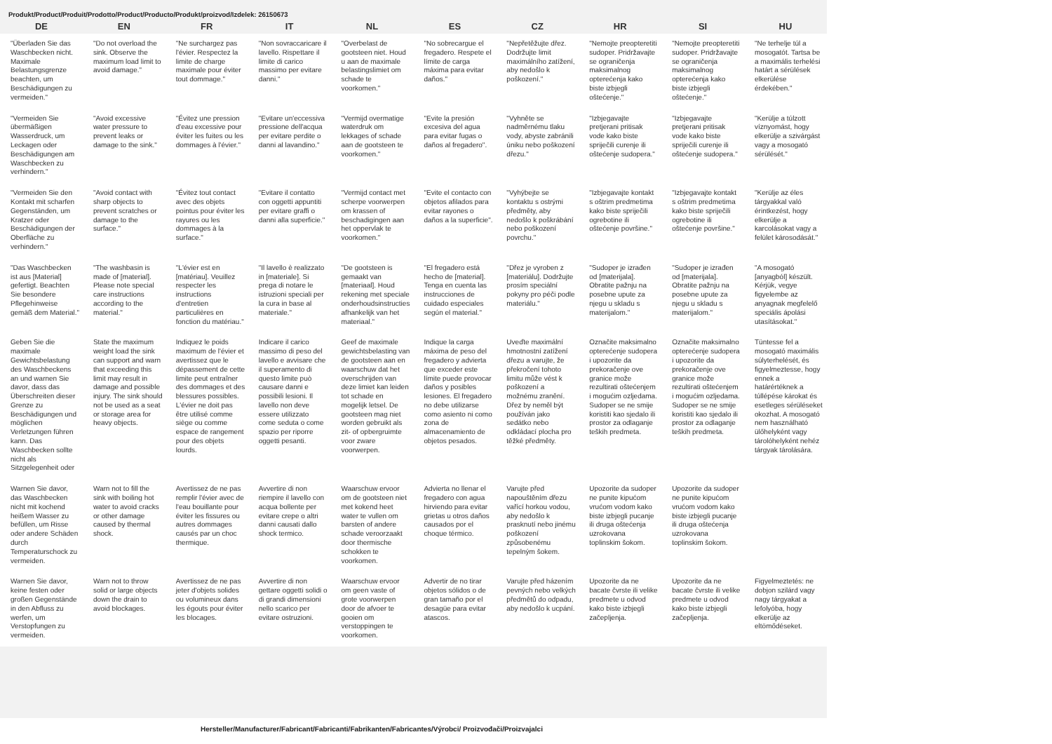Produkt/Product/Produit/Prodotto/Product/Producto/Produkt/proizvod/Izdelek: 26150673
| DE | EN | FR | IT | NL | ES | CZ | HR | SI | HU |
| --- | --- | --- | --- | --- | --- | --- | --- | --- | --- |
| "Überladen Sie das Waschbecken nicht. Maximale Belastungsgrenze beachten, um Beschädigungen zu vermeiden." | "Do not overload the sink. Observe the maximum load limit to avoid damage." | "Ne surchargez pas l'évier. Respectez la limite de charge maximale pour éviter tout dommage." | "Non sovraccaricare il lavello. Rispettare il limite di carico massimo per evitare danni." | "Overbelast de gootsteen niet. Houd u aan de maximale belastingslimiet om schade te voorkomen." | "No sobrecargue el fregadero. Respete el límite de carga máxima para evitar daños." | "Nepřetěžujte dřez. Dodržujte limit maximálního zatížení, aby nedošlo k poškození." | "Nemojte preopteretiti sudoper. Pridržavajte se ograničenja maksimalnog opterećenja kako biste izbjegli oštećenje." | "Nemojte preopteretiti sudoper. Pridržavajte se ograničenja maksimalnog opterećenja kako biste izbjegli oštećenje." | "Ne terhelje túl a mosogatót. Tartsa be a maximális terhelési határt a sérülések elkerülése érdekében." |
| "Vermeiden Sie übermäßigen Wasserdruck, um Leckagen oder Beschädigungen am Waschbecken zu verhindern." | "Avoid excessive water pressure to prevent leaks or damage to the sink." | "Évitez une pression d'eau excessive pour éviter les fuites ou les dommages à l'évier." | "Evitare un'eccessiva pressione dell'acqua per evitare perdite o danni al lavandino." | "Vermijd overmatige waterdruk om lekkages of schade aan de gootsteen te voorkomen." | "Evite la presión excesiva del agua para evitar fugas o daños al fregadero". | "Vyhněte se nadměrnému tlaku vody, abyste zabránili úniku nebo poškození dřezu." | "Izbjegavajte pretjerani pritisak vode kako biste spriječili curenje ili oštećenje sudopera." | "Izbjegavajte pretjerani pritisak vode kako biste spriječili curenje ili oštećenje sudopera." | "Kerülje a túlzott víznyomást, hogy elkerülje a szivárgást vagy a mosogató sérülését." |
| "Vermeiden Sie den Kontakt mit scharfen Gegenständen, um Kratzer oder Beschädigungen der Oberfläche zu verhindern." | "Avoid contact with sharp objects to prevent scratches or damage to the surface." | "Évitez tout contact avec des objets pointus pour éviter les rayures ou les dommages à la surface." | "Evitare il contatto con oggetti appuntiti per evitare graffi o danni alla superficie." | "Vermijd contact met scherpe voorwerpen om krassen of beschadigingen aan het oppervlak te voorkomen." | "Evite el contacto con objetos afilados para evitar rayones o daños a la superficie". | "Vyhýbejte se kontaktu s ostrými předměty, aby nedošlo k poškrábání nebo poškození povrchu." | "Izbjegavajte kontakt s oštrim predmetima kako biste spriječili ogrebotine ili oštećenje površine." | "Izbjegavajte kontakt s oštrim predmetima kako biste spriječili ogrebotine ili oštećenje površine." | "Kerülje az éles tárgyakkal való érintkezést, hogy elkerülje a karcolásokat vagy a felület károsodását." |
| "Das Waschbecken ist aus [Material] gefertigt. Beachten Sie besondere Pflegehinweise gemäß dem Material." | "The washbasin is made of [material]. Please note special care instructions according to the material." | "L'évier est en [matériau]. Veuillez respecter les instructions d'entretien particulières en fonction du matériau." | "Il lavello è realizzato in [materiale]. Si prega di notare le istruzioni speciali per la cura in base al materiale." | "De gootsteen is gemaakt van [materiaal]. Houd rekening met speciale onderhoudsinstructies afhankelijk van het materiaal." | "El fregadero está hecho de [material]. Tenga en cuenta las instrucciones de cuidado especiales según el material." | "Dřez je vyroben z [materiálu]. Dodržujte prosím speciální pokyny pro péči podle materiálu." | "Sudoper je izrađen od [materijala]. Obratite pažnju na posebne upute za njegu u skladu s materijalom." | "Sudoper je izrađen od [materijala]. Obratite pažnju na posebne upute za njegu u skladu s materijalom." | "A mosogató [anyagból] készült. Kérjük, vegye figyelembe az anyagnak megfelelő speciális ápolási utasításokat." |
| Geben Sie die maximale Gewichtsbelastung des Waschbeckens an und warnen Sie davor, dass das Überschreiten dieser Grenze zu Beschädigungen und möglichen Verletzungen führen kann. Das Waschbecken sollte nicht als Sitzgelegenheit oder | State the maximum weight load the sink can support and warn that exceeding this limit may result in damage and possible injury. The sink should not be used as a seat or storage area for heavy objects. | Indiquez le poids maximum de l'évier et avertissez que le dépassement de cette limite peut entraîner des dommages et des blessures possibles. L'évier ne doit pas être utilisé comme siège ou comme espace de rangement pour des objets lourds. | Indicare il carico massimo di peso del lavello e avvisare che il superamento di questo limite può causare danni e possibili lesioni. Il lavello non deve essere utilizzato come seduta o come spazio per riporre oggetti pesanti. | Geef de maximale gewichtsbelasting van de gootsteen aan en waarschuw dat het overschrijden van deze limiet kan leiden tot schade en mogelijk letsel. De gootsteen mag niet worden gebruikt als zit- of opbergruimte voor zware voorwerpen. | Indique la carga máxima de peso del fregadero y advierta que exceder este límite puede provocar daños y posibles lesiones. El fregadero no debe utilizarse como asiento ni como zona de almacenamiento de objetos pesados. | Uveďte maximální hmotnostní zatížení dřezu a varujte, že překročení tohoto limitu může vést k poškození a možnému zranění. Dřez by neměl být používán jako sedátko nebo odkládací plocha pro těžké předměty. | Označite maksimalno opterećenje sudopera i upozorite da prekoračenje ove granice može rezultirati oštećenjem i mogućim ozljedama. Sudoper se ne smije koristiti kao sjedalo ili prostor za odlaganje teških predmeta. | Označite maksimalno opterećenje sudopera i upozorite da prekoračenje ove granice može rezultirati oštećenjem i mogućim ozljedama. Sudoper se ne smije koristiti kao sjedalo ili prostor za odlaganje teških predmeta. | Tüntesse fel a mosogató maximális súlyterhelését, és figyelmeztesse, hogy ennek a határértéknek a túllépése károkat és esetleges sérüléseket okozhat. A mosogató nem használható ülőhelyként vagy tárolóhelyként nehéz tárgyak tárolására. |
| Warnen Sie davor, das Waschbecken nicht mit kochend heißem Wasser zu befüllen, um Risse oder andere Schäden durch Temperaturschock zu vermeiden. | Warn not to fill the sink with boiling hot water to avoid cracks or other damage caused by thermal shock. | Avertissez de ne pas remplir l'évier avec de l'eau bouillante pour éviter les fissures ou autres dommages causés par un choc thermique. | Avvertire di non riempire il lavello con acqua bollente per evitare crepe o altri danni causati dallo shock termico. | Waarschuw ervoor om de gootsteen niet met kokend heet water te vullen om barsten of andere schade veroorzaakt door thermische schokken te voorkomen. | Advierta no llenar el fregadero con agua hirviendo para evitar grietas u otros daños causados por el choque térmico. | Varujte před napouštěním dřezu vařící horkou vodou, aby nedošlo k prasknutí nebo jinému poškození způsobenému tepelným šokem. | Upozorite da sudoper ne punite kipućom vrućom vodom kako biste izbjegli pucanje ili druga oštećenja uzrokovana toplinskim šokom. | Upozorite da sudoper ne punite kipućom vrućom vodom kako biste izbjegli pucanje ili druga oštećenja uzrokovana toplinskim šokom. | |
| Warnen Sie davor, keine festen oder großen Gegenstände in den Abfluss zu werfen, um Verstopfungen zu vermeiden. | Warn not to throw solid or large objects down the drain to avoid blockages. | Avertissez de ne pas jeter d'objets solides ou volumineux dans les égouts pour éviter les blocages. | Avvertire di non gettare oggetti solidi o di grandi dimensioni nello scarico per evitare ostruzioni. | Waarschuw ervoor om geen vaste of grote voorwerpen door de afvoer te gooien om verstoppingen te voorkomen. | Advertir de no tirar objetos sólidos o de gran tamaño por el desagüe para evitar atascos. | Varujte před házením pevných nebo velkých předmětů do odpadu, aby nedošlo k ucpání. | Upozorite da ne bacate čvrste ili velike predmete u odvod kako biste izbjegli začepljenja. | Upozorite da ne bacate čvrste ili velike predmete u odvod kako biste izbjegli začepljenja. | Figyelmeztetés: ne dobjon szilárd vagy nagy tárgyakat a lefolyóba, hogy elkerülje az eltömődéseket. |
Hersteller/Manufacturer/Fabricant/Fabricanti/Fabrikanten/Fabricantes/Výrobci/ Proizvođači/Proizvajalci